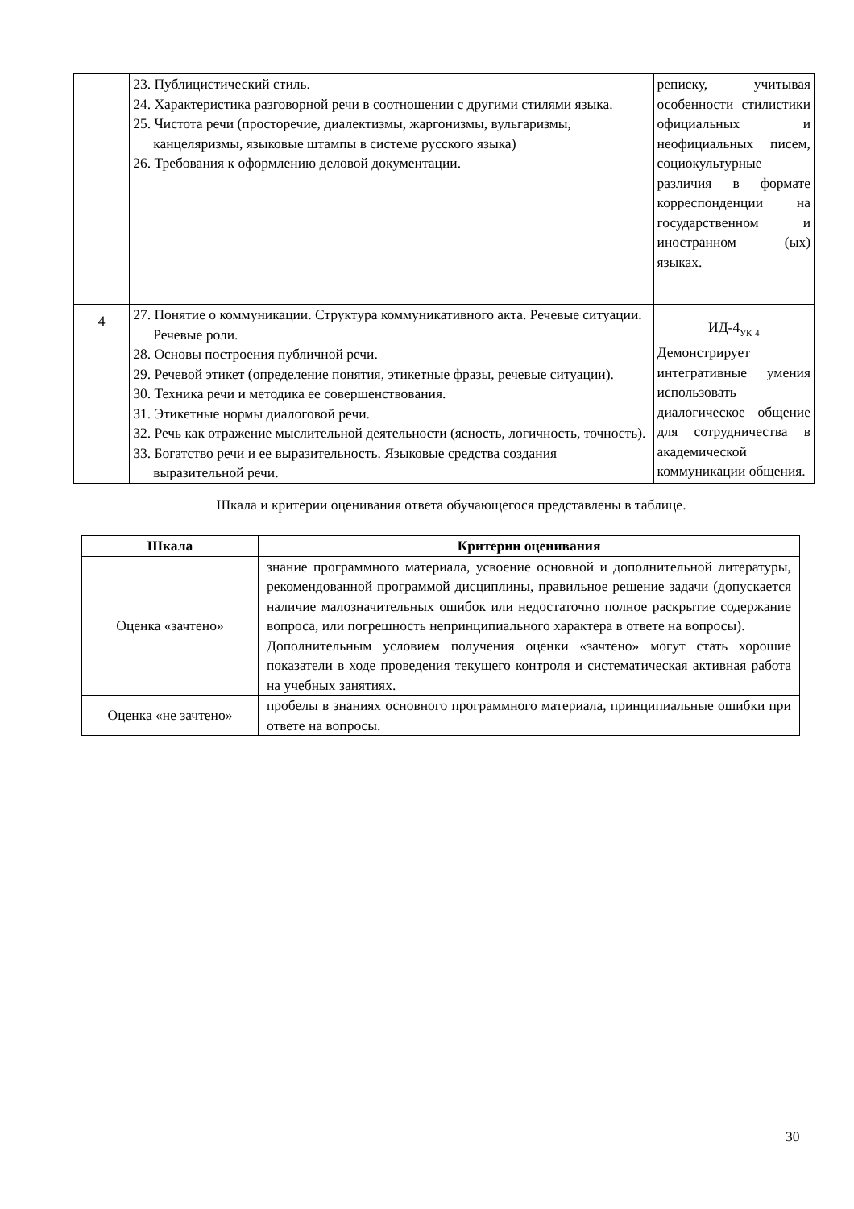| | 23. Публицистический стиль. 24. Характеристика разговорной речи в соотношении с другими стилями языка. 25. Чистота речи (просторечие, диалектизмы, жаргонизмы, вульгаризмы, канцеляризмы, языковые штампы в системе русского языка) 26. Требования к оформлению деловой документации. | реписку, учитывая особенности стилистики официальных и неофициальных писем, социокультурные различия в формате корреспонденции на государственном и иностранном (ых) языках. |
| 4 | 27. Понятие о коммуникации. Структура коммуникативного акта. Речевые ситуации. Речевые роли. 28. Основы построения публичной речи. 29. Речевой этикет (определение понятия, этикетные фразы, речевые ситуации). 30. Техника речи и методика ее совершенствования. 31. Этикетные нормы диалоговой речи. 32. Речь как отражение мыслительной деятельности (ясность, логичность, точность). 33. Богатство речи и ее выразительность. Языковые средства создания выразительной речи. | ИД-4<sub>УК-4</sub> Демонстрирует интегративные умения использовать диалогическое общение для сотрудничества в академической коммуникации общения. |
Шкала и критерии оценивания ответа обучающегося представлены в таблице.
| Шкала | Критерии оценивания |
| --- | --- |
| Оценка «зачтено» | знание программного материала, усвоение основной и дополнительной литературы, рекомендованной программой дисциплины, правильное решение задачи (допускается наличие малозначительных ошибок или недостаточно полное раскрытие содержание вопроса, или погрешность непринципиального характера в ответе на вопросы). Дополнительным условием получения оценки «зачтено» могут стать хорошие показатели в ходе проведения текущего контроля и систематическая активная работа на учебных занятиях. |
| Оценка «не зачтено» | пробелы в знаниях основного программного материала, принципиальные ошибки при ответе на вопросы. |
30